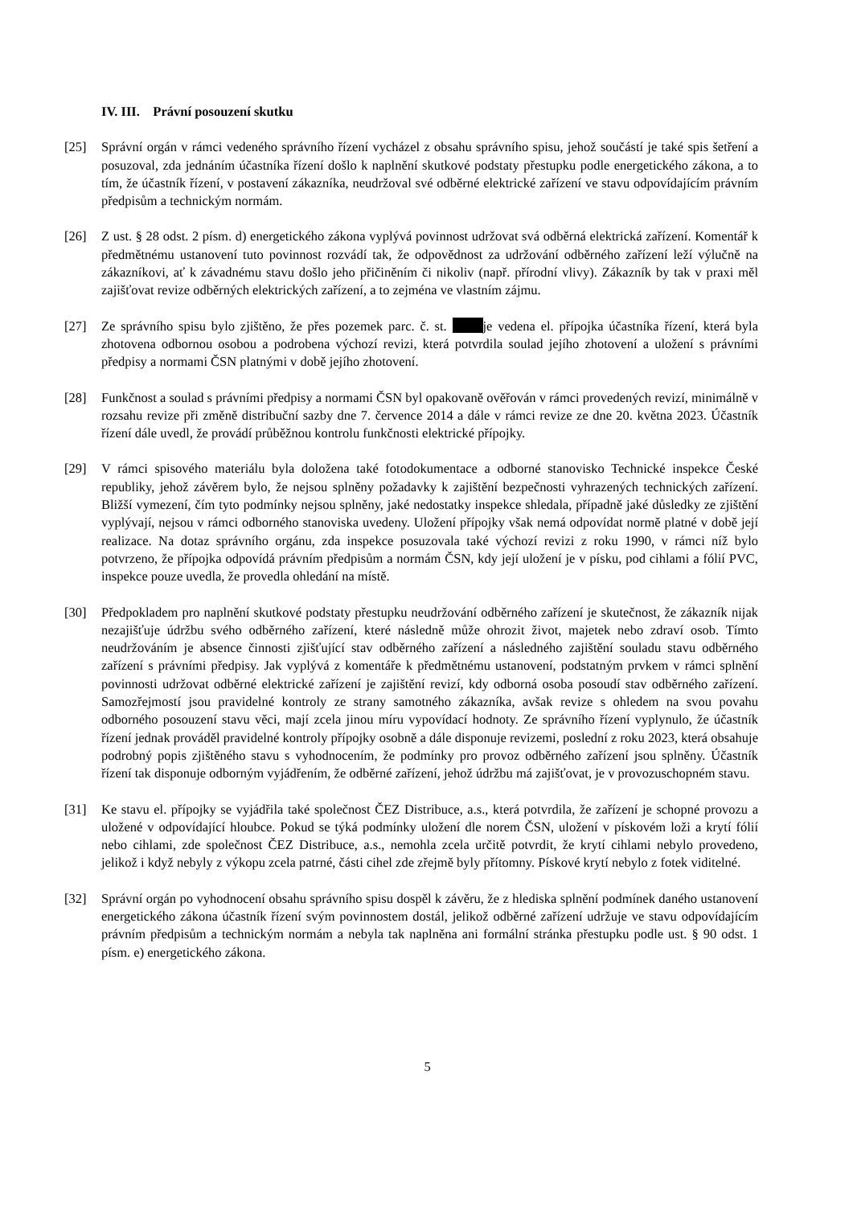IV. III. Právní posouzení skutku
[25] Správní orgán v rámci vedeného správního řízení vycházel z obsahu správního spisu, jehož součástí je také spis šetření a posuzoval, zda jednáním účastníka řízení došlo k naplnění skutkové podstaty přestupku podle energetického zákona, a to tím, že účastník řízení, v postavení zákazníka, neudržoval své odběrné elektrické zařízení ve stavu odpovídajícím právním předpisům a technickým normám.
[26] Z ust. § 28 odst. 2 písm. d) energetického zákona vyplývá povinnost udržovat svá odběrná elektrická zařízení. Komentář k předmětnému ustanovení tuto povinnost rozvádí tak, že odpovědnost za udržování odběrného zařízení leží výlučně na zákazníkovi, ať k závadnému stavu došlo jeho přičiněním či nikoliv (např. přírodní vlivy). Zákazník by tak v praxi měl zajišťovat revize odběrných elektrických zařízení, a to zejména ve vlastním zájmu.
[27] Ze správního spisu bylo zjištěno, že přes pozemek parc. č. st. je vedena el. přípojka účastníka řízení, která byla zhotovena odbornou osobou a podrobena výchozí revizi, která potvrdila soulad jejího zhotovení a uložení s právními předpisy a normami ČSN platnými v době jejího zhotovení.
[28] Funkčnost a soulad s právními předpisy a normami ČSN byl opakovaně ověřován v rámci provedených revizí, minimálně v rozsahu revize při změně distribuční sazby dne 7. července 2014 a dále v rámci revize ze dne 20. května 2023. Účastník řízení dále uvedl, že provádí průběžnou kontrolu funkčnosti elektrické přípojky.
[29] V rámci spisového materiálu byla doložena také fotodokumentace a odborné stanovisko Technické inspekce České republiky, jehož závěrem bylo, že nejsou splněny požadavky k zajištění bezpečnosti vyhrazených technických zařízení. Bližší vymezení, čím tyto podmínky nejsou splněny, jaké nedostatky inspekce shledala, případně jaké důsledky ze zjištění vyplývají, nejsou v rámci odborného stanoviska uvedeny. Uložení přípojky však nemá odpovídat normě platné v době její realizace. Na dotaz správního orgánu, zda inspekce posuzovala také výchozí revizi z roku 1990, v rámci níž bylo potvrzeno, že přípojka odpovídá právním předpisům a normám ČSN, kdy její uložení je v písku, pod cihlami a fólií PVC, inspekce pouze uvedla, že provedla ohledání na místě.
[30] Předpokladem pro naplnění skutkové podstaty přestupku neudržování odběrného zařízení je skutečnost, že zákazník nijak nezajišťuje údržbu svého odběrného zařízení, které následně může ohrozit život, majetek nebo zdraví osob. Tímto neudržováním je absence činnosti zjišťující stav odběrného zařízení a následného zajištění souladu stavu odběrného zařízení s právními předpisy. Jak vyplývá z komentáře k předmětnému ustanovení, podstatným prvkem v rámci splnění povinnosti udržovat odběrné elektrické zařízení je zajištění revizí, kdy odborná osoba posoudí stav odběrného zařízení. Samozřejmostí jsou pravidelné kontroly ze strany samotného zákazníka, avšak revize s ohledem na svou povahu odborného posouzení stavu věci, mají zcela jinou míru vypovídací hodnoty. Ze správního řízení vyplynulo, že účastník řízení jednak prováděl pravidelné kontroly přípojky osobně a dále disponuje revizemi, poslední z roku 2023, která obsahuje podrobný popis zjištěného stavu s vyhodnocením, že podmínky pro provoz odběrného zařízení jsou splněny. Účastník řízení tak disponuje odborným vyjádřením, že odběrné zařízení, jehož údržbu má zajišťovat, je v provozuschopném stavu.
[31] Ke stavu el. přípojky se vyjádřila také společnost ČEZ Distribuce, a.s., která potvrdila, že zařízení je schopné provozu a uložené v odpovídající hloubce. Pokud se týká podmínky uložení dle norem ČSN, uložení v pískovém loži a krytí fólií nebo cihlami, zde společnost ČEZ Distribuce, a.s., nemohla zcela určitě potvrdit, že krytí cihlami nebylo provedeno, jelikož i když nebyly z výkopu zcela patrné, části cihel zde zřejmě byly přítomny. Pískové krytí nebylo z fotek viditelné.
[32] Správní orgán po vyhodnocení obsahu správního spisu dospěl k závěru, že z hlediska splnění podmínek daného ustanovení energetického zákona účastník řízení svým povinnostem dostál, jelikož odběrné zařízení udržuje ve stavu odpovídajícím právním předpisům a technickým normám a nebyla tak naplněna ani formální stránka přestupku podle ust. § 90 odst. 1 písm. e) energetického zákona.
5